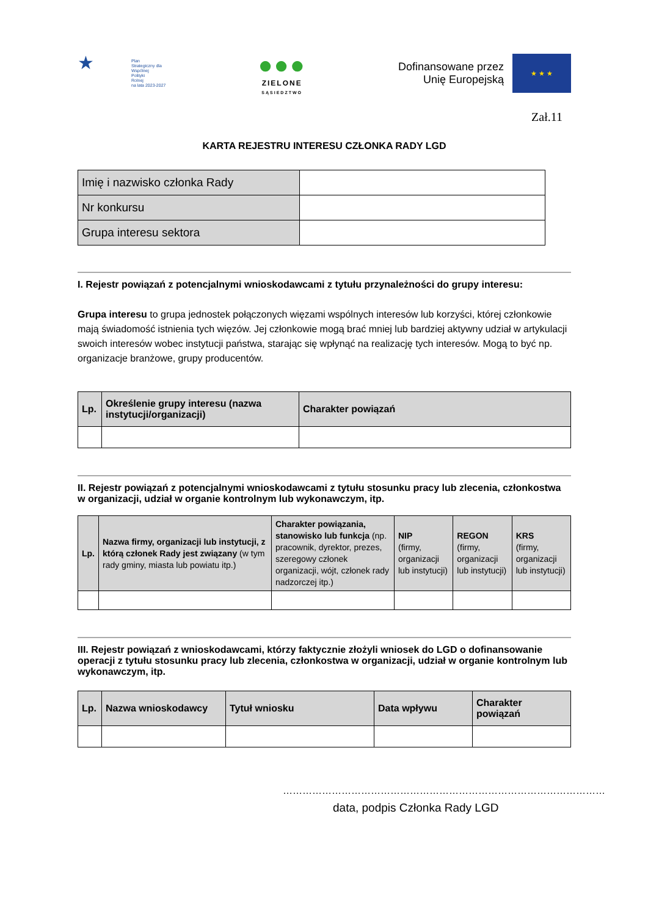★
Plan
Strategiczny dla
Wspólnej
Polityki
Rolnej
na lata 2023-2027
●●●
ZIELONE
SĄSIEDZTWO
Dofinansowane przez
Unię Europejską
★ ★ ★
Zał.11
KARTA REJESTRU INTERESU CZŁONKA RADY LGD
| Imię i nazwisko członka Rady | |
| Nr konkursu | |
| Grupa interesu sektora | |
I. Rejestr powiązań z potencjalnymi wnioskodawcami z tytułu przynależności do grupy interesu:
Grupa interesu to grupa jednostek połączonych więzami wspólnych interesów lub korzyści, której członkowie mają świadomość istnienia tych więzów. Jej członkowie mogą brać mniej lub bardziej aktywny udział w artykulacji swoich interesów wobec instytucji państwa, starając się wpłynąć na realizację tych interesów. Mogą to być np. organizacje branżowe, grupy producentów.
| Lp. | Określenie grupy interesu (nazwa instytucji/organizacji) | Charakter powiązań |
| --- | --- | --- |
II. Rejestr powiązań z potencjalnymi wnioskodawcami z tytułu stosunku pracy lub zlecenia, członkostwa w organizacji, udział w organie kontrolnym lub wykonawczym, itp.
| Lp. | Nazwa firmy, organizacji lub instytucji, z którą członek Rady jest związany (w tym rady gminy, miasta lub powiatu itp.) | Charakter powiązania, stanowisko lub funkcja (np. pracownik, dyrektor, prezes, szeregowy członek organizacji, wójt, członek rady nadzorczej itp.) | NIP (firmy, organizacji lub instytucji) | REGON (firmy, organizacji lub instytucji) | KRS (firmy, organizacji lub instytucji) |
| --- | --- | --- | --- | --- | --- |
III. Rejestr powiązań z wnioskodawcami, którzy faktycznie złożyli wniosek do LGD o dofinansowanie operacji z tytułu stosunku pracy lub zlecenia, członkostwa w organizacji, udział w organie kontrolnym lub wykonawczym, itp.
| Lp. | Nazwa wnioskodawcy | Tytuł wniosku | Data wpływu | Charakter powiązań |
| --- | --- | --- | --- | --- |
………………………………………………………………………………………
data, podpis Członka Rady LGD